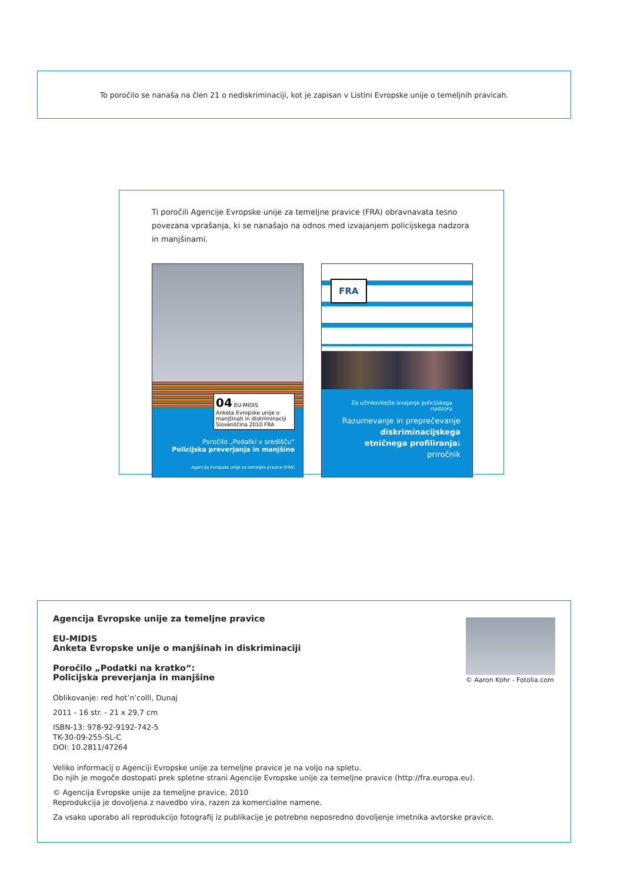To poročilo se nanaša na člen 21 o nediskriminaciji, kot je zapisan v Listini Evropske unije o temeljnih pravicah.
Ti poročili Agencije Evropske unije za temeljne pravice (FRA) obravnavata tesno povezana vprašanja, ki se nanašajo na odnos med izvajanjem policijskega nadzora in manjšinami.
04 EU-MIDIS
Anketa Evropske unije o manjšinah in diskriminaciji
Slovenščina 2010 FRA
Poročilo „Podatki v središču“
Policijska preverjanja in manjšine
Agencija Evropske unije za temeljne pravice (FRA)
FRA
Za učinkovitejše izvajanje policijskega nadzora
Razumevanje in preprečevanje
diskriminacijskega
etničnega profiliranja:
priročnik
Agencija Evropske unije za temeljne pravice
EU-MIDIS
Anketa Evropske unije o manjšinah in diskriminaciji
Poročilo „Podatki na kratko“:
Policijska preverjanja in manjšine
Oblikovanje: red hot’n’colll, Dunaj
2011 - 16 str. - 21 x 29,7 cm
ISBN-13: 978-92-9192-742-5
TK-30-09-255-SL-C
DOI: 10.2811/47264
Veliko informacij o Agenciji Evropske unije za temeljne pravice je na voljo na spletu.
Do njih je mogoče dostopati prek spletne strani Agencije Evropske unije za temeljne pravice (http://fra.europa.eu).
© Agencija Evropske unije za temeljne pravice, 2010
Reprodukcija je dovoljena z navedbo vira, razen za komercialne namene.
Za vsako uporabo ali reprodukcijo fotografij iz publikacije je potrebno neposredno dovoljenje imetnika avtorske pravice.
© Aaron Kohr - Fotolia.com